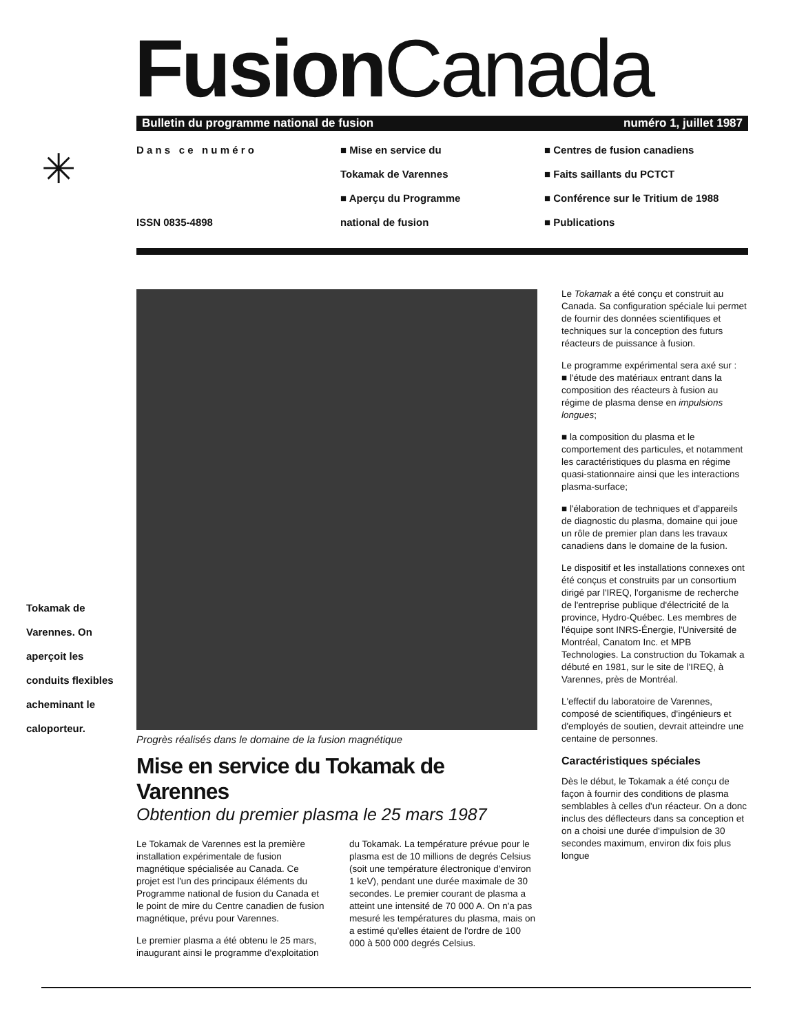Fusion Canada
✳
Bulletin du programme national de fusion numéro 1, juillet 1987
D a n s c e n u m é r o
ISSN 0835-4898
■ Mise en service du
Tokamak de Varennes
■ Aperçu du Programme
national de fusion
■ Centres de fusion canadiens
■ Faits saillants du PCTCT
■ Conférence sur le Tritium de 1988
■ Publications
Tokamak de Varennes. On aperçoit les conduits flexibles acheminant le caloporteur.
Progrès réalisés dans le domaine de la fusion magnétique
Mise en service du Tokamak de Varennes
Obtention du premier plasma le 25 mars 1987
Le Tokamak de Varennes est la première installation expérimentale de fusion magnétique spécialisée au Canada. Ce projet est l'un des principaux éléments du Programme national de fusion du Canada et le point de mire du Centre canadien de fusion magnétique, prévu pour Varennes.
Le premier plasma a été obtenu le 25 mars, inaugurant ainsi le programme d'exploitation du Tokamak. La température prévue pour le plasma est de 10 millions de degrés Celsius (soit une température électronique d'environ 1 keV), pendant une durée maximale de 30 secondes. Le premier courant de plasma a atteint une intensité de 70 000 A. On n'a pas mesuré les températures du plasma, mais on a estimé qu'elles étaient de l'ordre de 100 000 à 500 000 degrés Celsius.
Le Tokamak a été conçu et construit au Canada. Sa configuration spéciale lui permet de fournir des données scientifiques et techniques sur la conception des futurs réacteurs de puissance à fusion.
Le programme expérimental sera axé sur :
■ l'étude des matériaux entrant dans la composition des réacteurs à fusion au régime de plasma dense en impulsions longues;
■ la composition du plasma et le comportement des particules, et notamment les caractéristiques du plasma en régime quasi-stationnaire ainsi que les interactions plasma-surface;
■ l'élaboration de techniques et d'appareils de diagnostic du plasma, domaine qui joue un rôle de premier plan dans les travaux canadiens dans le domaine de la fusion.
Le dispositif et les installations connexes ont été conçus et construits par un consortium dirigé par l'IREQ, l'organisme de recherche de l'entreprise publique d'électricité de la province, Hydro-Québec. Les membres de l'équipe sont INRS-Énergie, l'Université de Montréal, Canatom Inc. et MPB Technologies. La construction du Tokamak a débuté en 1981, sur le site de l'IREQ, à Varennes, près de Montréal.
L'effectif du laboratoire de Varennes, composé de scientifiques, d'ingénieurs et d'employés de soutien, devrait atteindre une centaine de personnes.
Caractéristiques spéciales
Dès le début, le Tokamak a été conçu de façon à fournir des conditions de plasma semblables à celles d'un réacteur. On a donc inclus des déflecteurs dans sa conception et on a choisi une durée d'impulsion de 30 secondes maximum, environ dix fois plus longue